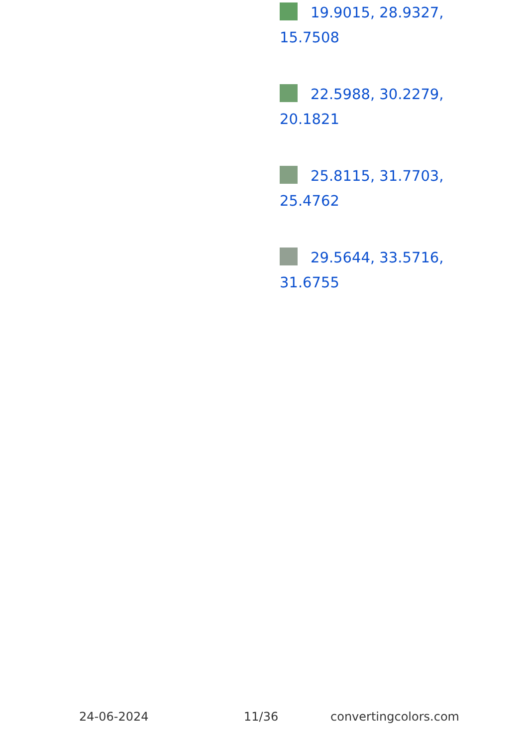19.9015, 28.9327, 15.7508
22.5988, 30.2279, 20.1821
25.8115, 31.7703, 25.4762
29.5644, 33.5716, 31.6755
24-06-2024 11/36 convertingcolors.com